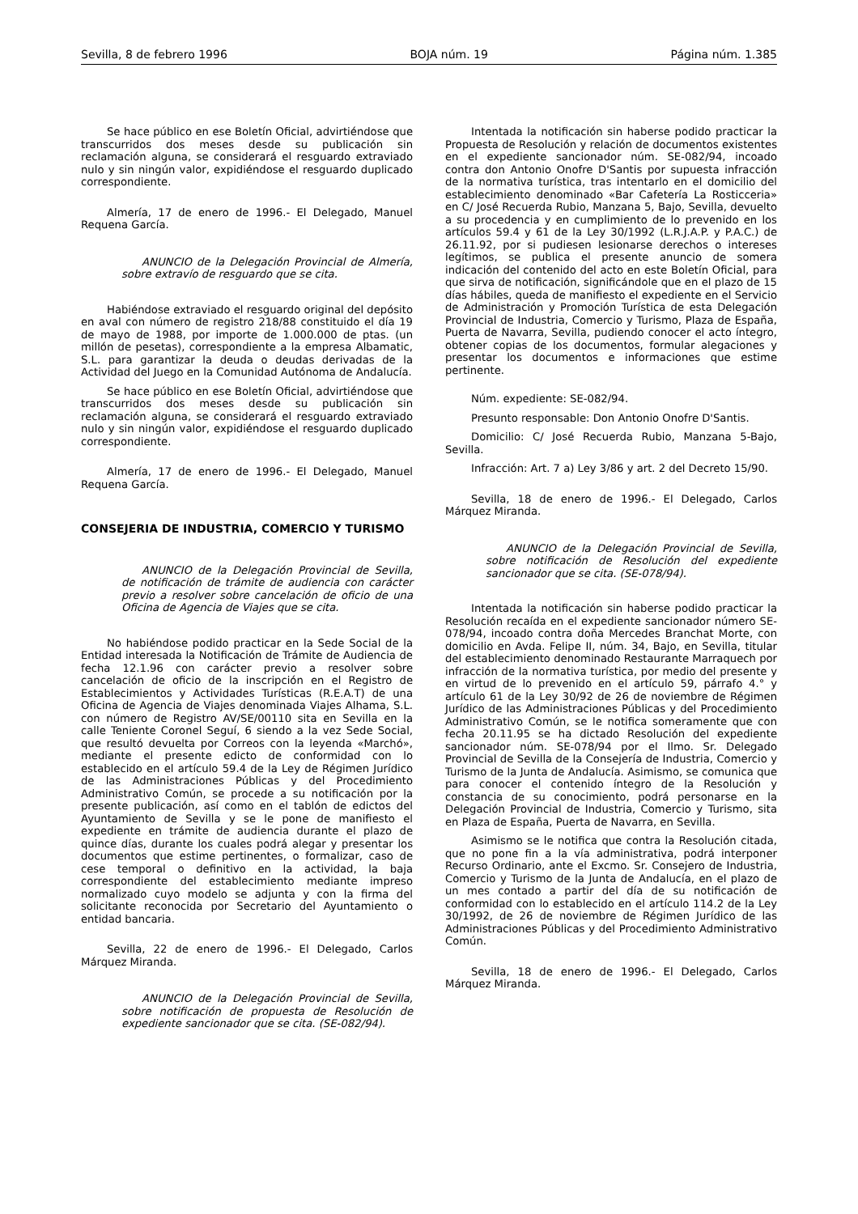Sevilla, 8 de febrero 1996 BOJA núm. 19 Página núm. 1.385
Se hace público en ese Boletín Oficial, advirtiéndose que transcurridos dos meses desde su publicación sin reclamación alguna, se considerará el resguardo extraviado nulo y sin ningún valor, expidiéndose el resguardo duplicado correspondiente.
Almería, 17 de enero de 1996.- El Delegado, Manuel Requena García.
ANUNCIO de la Delegación Provincial de Almería, sobre extravío de resguardo que se cita.
Habiéndose extraviado el resguardo original del depósito en aval con número de registro 218/88 constituido el día 19 de mayo de 1988, por importe de 1.000.000 de ptas. (un millón de pesetas), correspondiente a la empresa Albamatic, S.L. para garantizar la deuda o deudas derivadas de la Actividad del Juego en la Comunidad Autónoma de Andalucía.
Se hace público en ese Boletín Oficial, advirtiéndose que transcurridos dos meses desde su publicación sin reclamación alguna, se considerará el resguardo extraviado nulo y sin ningún valor, expidiéndose el resguardo duplicado correspondiente.
Almería, 17 de enero de 1996.- El Delegado, Manuel Requena García.
CONSEJERIA DE INDUSTRIA, COMERCIO Y TURISMO
ANUNCIO de la Delegación Provincial de Sevilla, de notificación de trámite de audiencia con carácter previo a resolver sobre cancelación de oficio de una Oficina de Agencia de Viajes que se cita.
No habiéndose podido practicar en la Sede Social de la Entidad interesada la Notificación de Trámite de Audiencia de fecha 12.1.96 con carácter previo a resolver sobre cancelación de oficio de la inscripción en el Registro de Establecimientos y Actividades Turísticas (R.E.A.T) de una Oficina de Agencia de Viajes denominada Viajes Alhama, S.L. con número de Registro AV/SE/00110 sita en Sevilla en la calle Teniente Coronel Seguí, 6 siendo a la vez Sede Social, que resultó devuelta por Correos con la leyenda «Marchó», mediante el presente edicto de conformidad con lo establecido en el artículo 59.4 de la Ley de Régimen Jurídico de las Administraciones Públicas y del Procedimiento Administrativo Común, se procede a su notificación por la presente publicación, así como en el tablón de edictos del Ayuntamiento de Sevilla y se le pone de manifiesto el expediente en trámite de audiencia durante el plazo de quince días, durante los cuales podrá alegar y presentar los documentos que estime pertinentes, o formalizar, caso de cese temporal o definitivo en la actividad, la baja correspondiente del establecimiento mediante impreso normalizado cuyo modelo se adjunta y con la firma del solicitante reconocida por Secretario del Ayuntamiento o entidad bancaria.
Sevilla, 22 de enero de 1996.- El Delegado, Carlos Márquez Miranda.
ANUNCIO de la Delegación Provincial de Sevilla, sobre notificación de propuesta de Resolución de expediente sancionador que se cita. (SE-082/94).
Intentada la notificación sin haberse podido practicar la Propuesta de Resolución y relación de documentos existentes en el expediente sancionador núm. SE-082/94, incoado contra don Antonio Onofre D'Santis por supuesta infracción de la normativa turística, tras intentarlo en el domicilio del establecimiento denominado «Bar Cafetería La Rosticceria» en C/ José Recuerda Rubio, Manzana 5, Bajo, Sevilla, devuelto a su procedencia y en cumplimiento de lo prevenido en los artículos 59.4 y 61 de la Ley 30/1992 (L.R.J.A.P. y P.A.C.) de 26.11.92, por si pudiesen lesionarse derechos o intereses legítimos, se publica el presente anuncio de somera indicación del contenido del acto en este Boletín Oficial, para que sirva de notificación, significándole que en el plazo de 15 días hábiles, queda de manifiesto el expediente en el Servicio de Administración y Promoción Turística de esta Delegación Provincial de Industria, Comercio y Turismo, Plaza de España, Puerta de Navarra, Sevilla, pudiendo conocer el acto íntegro, obtener copias de los documentos, formular alegaciones y presentar los documentos e informaciones que estime pertinente.
Núm. expediente: SE-082/94.
Presunto responsable: Don Antonio Onofre D'Santis.
Domicilio: C/ José Recuerda Rubio, Manzana 5-Bajo, Sevilla.
Infracción: Art. 7 a) Ley 3/86 y art. 2 del Decreto 15/90.
Sevilla, 18 de enero de 1996.- El Delegado, Carlos Márquez Miranda.
ANUNCIO de la Delegación Provincial de Sevilla, sobre notificación de Resolución del expediente sancionador que se cita. (SE-078/94).
Intentada la notificación sin haberse podido practicar la Resolución recaída en el expediente sancionador número SE-078/94, incoado contra doña Mercedes Branchat Morte, con domicilio en Avda. Felipe II, núm. 34, Bajo, en Sevilla, titular del establecimiento denominado Restaurante Marraquech por infracción de la normativa turística, por medio del presente y en virtud de lo prevenido en el artículo 59, párrafo 4.° y artículo 61 de la Ley 30/92 de 26 de noviembre de Régimen Jurídico de las Administraciones Públicas y del Procedimiento Administrativo Común, se le notifica someramente que con fecha 20.11.95 se ha dictado Resolución del expediente sancionador núm. SE-078/94 por el Ilmo. Sr. Delegado Provincial de Sevilla de la Consejería de Industria, Comercio y Turismo de la Junta de Andalucía. Asimismo, se comunica que para conocer el contenido íntegro de la Resolución y constancia de su conocimiento, podrá personarse en la Delegación Provincial de Industria, Comercio y Turismo, sita en Plaza de España, Puerta de Navarra, en Sevilla.
Asimismo se le notifica que contra la Resolución citada, que no pone fin a la vía administrativa, podrá interponer Recurso Ordinario, ante el Excmo. Sr. Consejero de Industria, Comercio y Turismo de la Junta de Andalucía, en el plazo de un mes contado a partir del día de su notificación de conformidad con lo establecido en el artículo 114.2 de la Ley 30/1992, de 26 de noviembre de Régimen Jurídico de las Administraciones Públicas y del Procedimiento Administrativo Común.
Sevilla, 18 de enero de 1996.- El Delegado, Carlos Márquez Miranda.